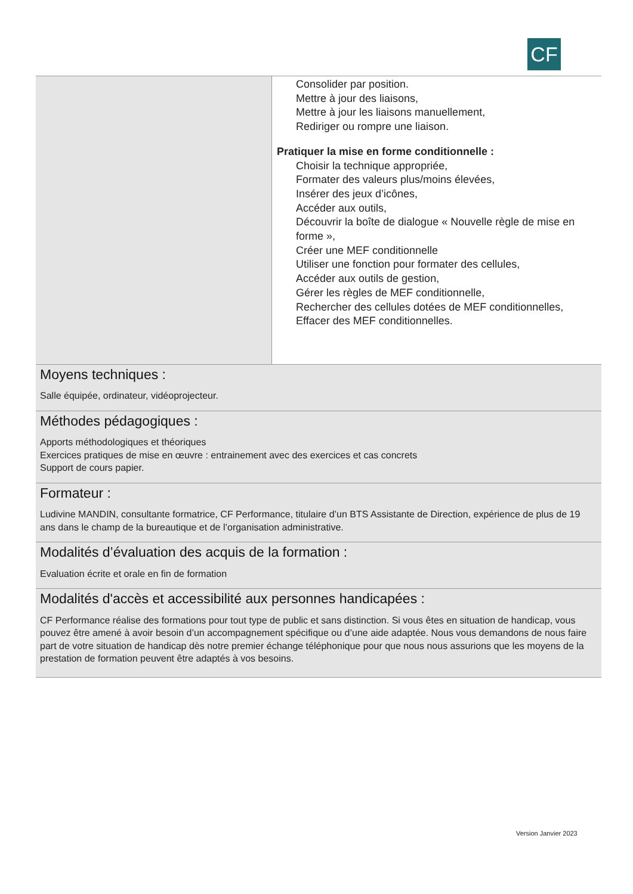CF
| | Consolider par position. Mettre à jour des liaisons, Mettre à jour les liaisons manuellement, Rediriger ou rompre une liaison. Pratiquer la mise en forme conditionnelle : Choisir la technique appropriée, Formater des valeurs plus/moins élevées, Insérer des jeux d’icônes, Accéder aux outils, Découvrir la boîte de dialogue « Nouvelle règle de mise en forme », Créer une MEF conditionnelle Utiliser une fonction pour formater des cellules, Accéder aux outils de gestion, Gérer les règles de MEF conditionnelle, Rechercher des cellules dotées de MEF conditionnelles, Effacer des MEF conditionnelles. |
| Moyens techniques : Salle équipée, ordinateur, vidéoprojecteur. | |
| Méthodes pédagogiques : Apports méthodologiques et théoriques Exercices pratiques de mise en œuvre : entrainement avec des exercices et cas concrets Support de cours papier. | |
| Formateur : Ludivine MANDIN, consultante formatrice, CF Performance, titulaire d’un BTS Assistante de Direction, expérience de plus de 19 ans dans le champ de la bureautique et de l’organisation administrative. | |
| Modalités d’évaluation des acquis de la formation : Evaluation écrite et orale en fin de formation | |
| Modalités d'accès et accessibilité aux personnes handicapées : CF Performance réalise des formations pour tout type de public et sans distinction. Si vous êtes en situation de handicap, vous pouvez être amené à avoir besoin d’un accompagnement spécifique ou d’une aide adaptée. Nous vous demandons de nous faire part de votre situation de handicap dès notre premier échange téléphonique pour que nous nous assurions que les moyens de la prestation de formation peuvent être adaptés à vos besoins. | |
Version Janvier 2023